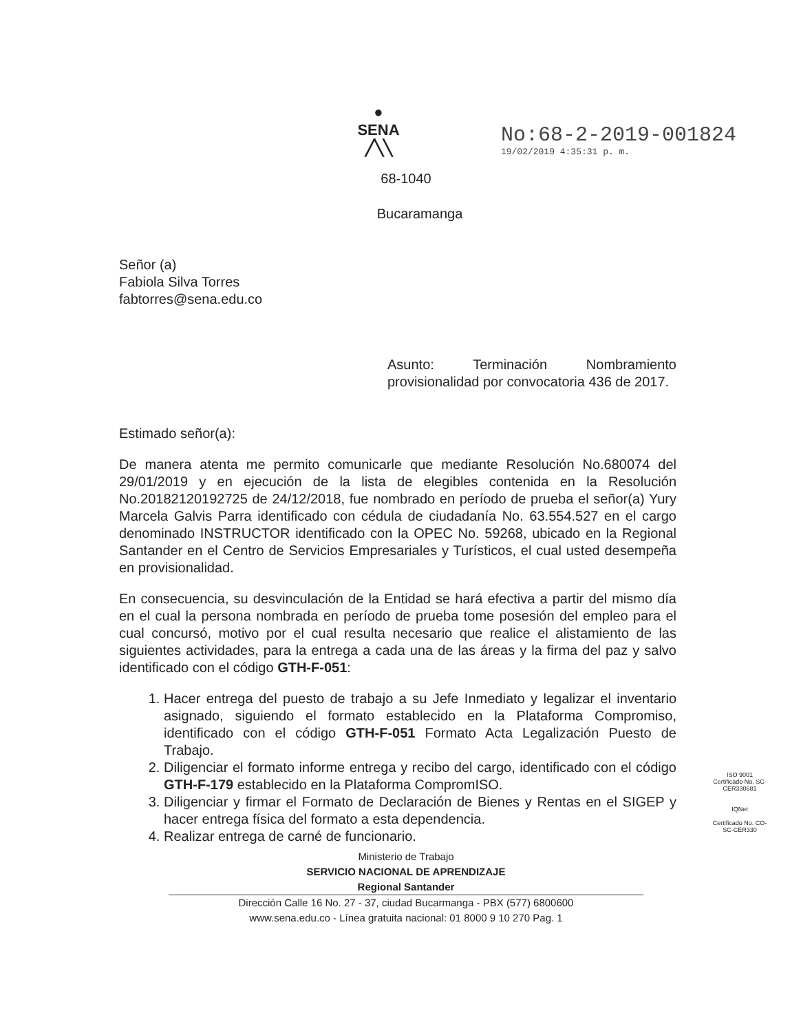●
SENA
╱╲╲
No:68-2-2019-001824
19/02/2019 4:35:31 p. m.
68-1040
Bucaramanga
Señor (a)
Fabiola Silva Torres
fabtorres@sena.edu.co
Asunto: Terminación Nombramiento provisionalidad por convocatoria 436 de 2017.
Estimado señor(a):
De manera atenta me permito comunicarle que mediante Resolución No.680074 del 29/01/2019 y en ejecución de la lista de elegibles contenida en la Resolución No.20182120192725 de 24/12/2018, fue nombrado en período de prueba el señor(a) Yury Marcela Galvis Parra identificado con cédula de ciudadanía No. 63.554.527 en el cargo denominado INSTRUCTOR identificado con la OPEC No. 59268, ubicado en la Regional Santander en el Centro de Servicios Empresariales y Turísticos, el cual usted desempeña en provisionalidad.
En consecuencia, su desvinculación de la Entidad se hará efectiva a partir del mismo día en el cual la persona nombrada en período de prueba tome posesión del empleo para el cual concursó, motivo por el cual resulta necesario que realice el alistamiento de las siguientes actividades, para la entrega a cada una de las áreas y la firma del paz y salvo identificado con el código GTH-F-051:
1. Hacer entrega del puesto de trabajo a su Jefe Inmediato y legalizar el inventario asignado, siguiendo el formato establecido en la Plataforma Compromiso, identificado con el código GTH-F-051 Formato Acta Legalización Puesto de Trabajo.
2. Diligenciar el formato informe entrega y recibo del cargo, identificado con el código GTH-F-179 establecido en la Plataforma CompromISO.
3. Diligenciar y firmar el Formato de Declaración de Bienes y Rentas en el SIGEP y hacer entrega física del formato a esta dependencia.
4. Realizar entrega de carné de funcionario.
Ministerio de Trabajo
SERVICIO NACIONAL DE APRENDIZAJE
Regional Santander
Dirección Calle 16 No. 27 - 37, ciudad Bucarmanga - PBX (577) 6800600
www.sena.edu.co - Línea gratuita nacional: 01 8000 9 10 270 Pag. 1
ISO 9001
Certificado No. SC-CER330681
IQNet
Certificado No. CO-SC-CER330